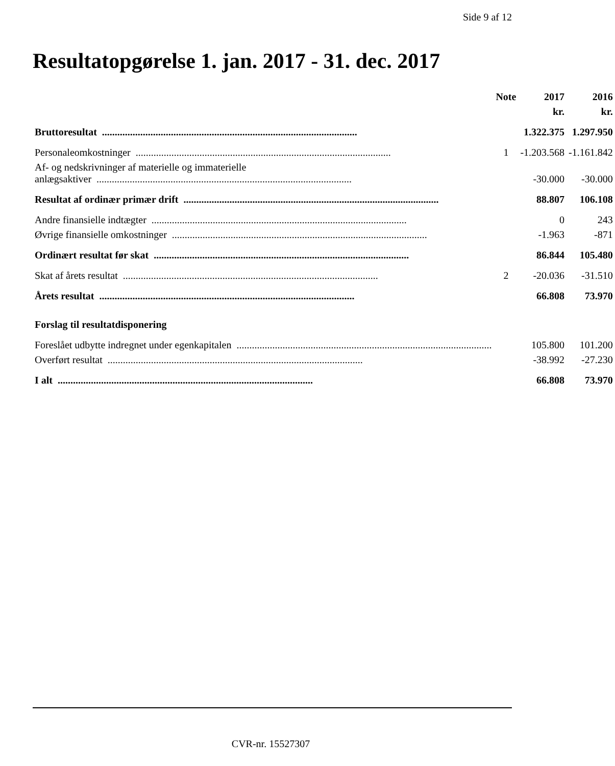Side 9 af 12
Resultatopgørelse 1. jan. 2017 - 31. dec. 2017
| | Note | 2017 | 2016 |
| --- | --- | --- | --- |
| | | kr. | kr. |
| Bruttoresultat .................................................................................................... | | 1.322.375 | 1.297.950 |
| Personaleomkostninger .................................................................................................... | 1 | -1.203.568 | -1.161.842 |
| Af- og nedskrivninger af materielle og immaterielle anlægsaktiver .................................................................................................... | | -30.000 | -30.000 |
| Resultat af ordinær primær drift .................................................................................................... | | 88.807 | 106.108 |
| Andre finansielle indtægter .................................................................................................... | | 0 | 243 |
| Øvrige finansielle omkostninger .................................................................................................... | | -1.963 | -871 |
| Ordinært resultat før skat .................................................................................................... | | 86.844 | 105.480 |
| Skat af årets resultat .................................................................................................... | 2 | -20.036 | -31.510 |
| Årets resultat .................................................................................................... | | 66.808 | 73.970 |
| Forslag til resultatdisponering | | | |
| Foreslået udbytte indregnet under egenkapitalen .................................................................................................... | | 105.800 | 101.200 |
| Overført resultat .................................................................................................... | | -38.992 | -27.230 |
| I alt .................................................................................................... | | 66.808 | 73.970 |
CVR-nr. 15527307